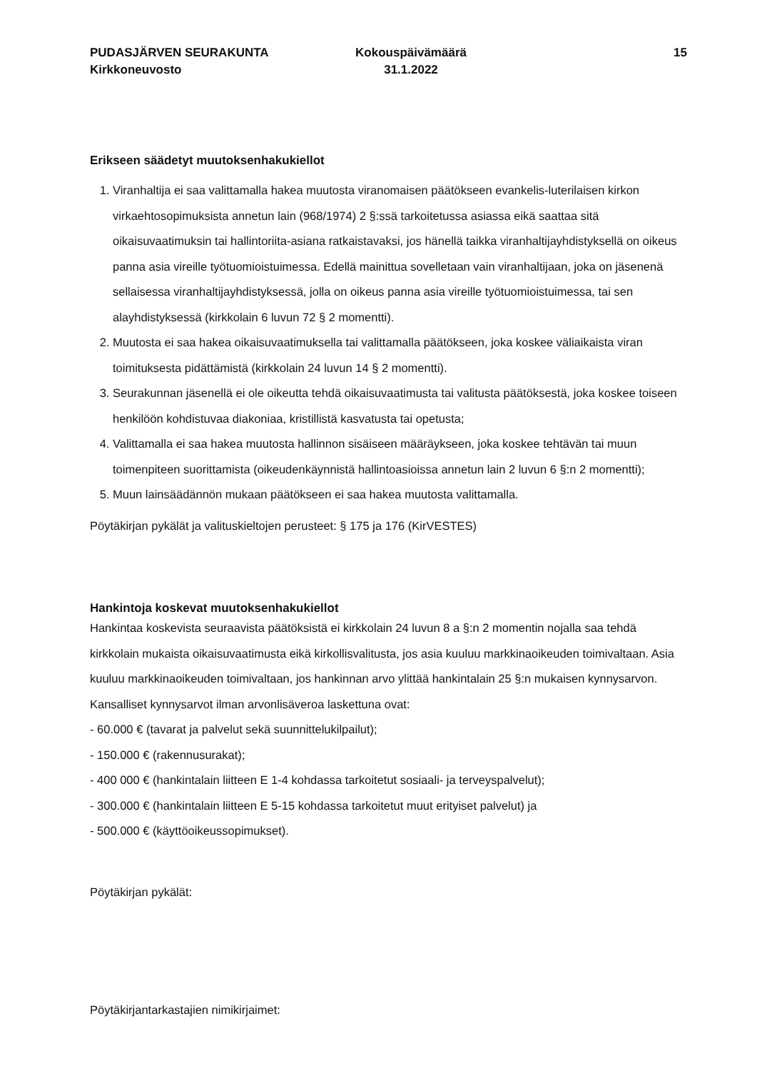PUDASJÄRVEN SEURAKUNTA
Kirkkoneuvosto
Kokouspäivämäärä
31.1.2022
15
Erikseen säädetyt muutoksenhakukiellot
1. Viranhaltija ei saa valittamalla hakea muutosta viranomaisen päätökseen evankelis-luterilaisen kirkon virkaehtosopimuksista annetun lain (968/1974) 2 §:ssä tarkoitetussa asiassa eikä saattaa sitä oikaisuvaatimuksin tai hallintoriita-asiana ratkaistavaksi, jos hänellä taikka viranhaltijayhdistyksellä on oikeus panna asia vireille työtuomioistuimessa. Edellä mainittua sovelletaan vain viranhaltijaan, joka on jäsenenä sellaisessa viranhaltijayhdistyksessä, jolla on oikeus panna asia vireille työtuomioistuimessa, tai sen alayhdistyksessä (kirkkolain 6 luvun 72 § 2 momentti).
2. Muutosta ei saa hakea oikaisuvaatimuksella tai valittamalla päätökseen, joka koskee väliaikaista viran toimituksesta pidättämistä (kirkkolain 24 luvun 14 § 2 momentti).
3. Seurakunnan jäsenellä ei ole oikeutta tehdä oikaisuvaatimusta tai valitusta päätöksestä, joka koskee toiseen henkilöön kohdistuvaa diakoniaa, kristillistä kasvatusta tai opetusta;
4. Valittamalla ei saa hakea muutosta hallinnon sisäiseen määräykseen, joka koskee tehtävän tai muun toimenpiteen suorittamista (oikeudenkäynnistä hallintoasioissa annetun lain 2 luvun 6 §:n 2 momentti);
5. Muun lainsäädännön mukaan päätökseen ei saa hakea muutosta valittamalla.
Pöytäkirjan pykälät ja valituskieltojen perusteet: § 175 ja 176 (KirVESTES)
Hankintoja koskevat muutoksenhakukiellot
Hankintaa koskevista seuraavista päätöksistä ei kirkkolain 24 luvun 8 a §:n 2 momentin nojalla saa tehdä kirkkolain mukaista oikaisuvaatimusta eikä kirkollisvalitusta, jos asia kuuluu markkinaoikeuden toimivaltaan. Asia kuuluu markkinaoikeuden toimivaltaan, jos hankinnan arvo ylittää hankintalain 25 §:n mukaisen kynnysarvon. Kansalliset kynnysarvot ilman arvonlisäveroa laskettuna ovat:
- 60.000 € (tavarat ja palvelut sekä suunnittelukilpailut);
- 150.000 € (rakennusurakat);
- 400 000 € (hankintalain liitteen E 1-4 kohdassa tarkoitetut sosiaali- ja terveyspalvelut);
- 300.000 € (hankintalain liitteen E 5-15 kohdassa tarkoitetut muut erityiset palvelut) ja
- 500.000 € (käyttöoikeussopimukset).
Pöytäkirjan pykälät:
Pöytäkirjantarkastajien nimikirjaimet: